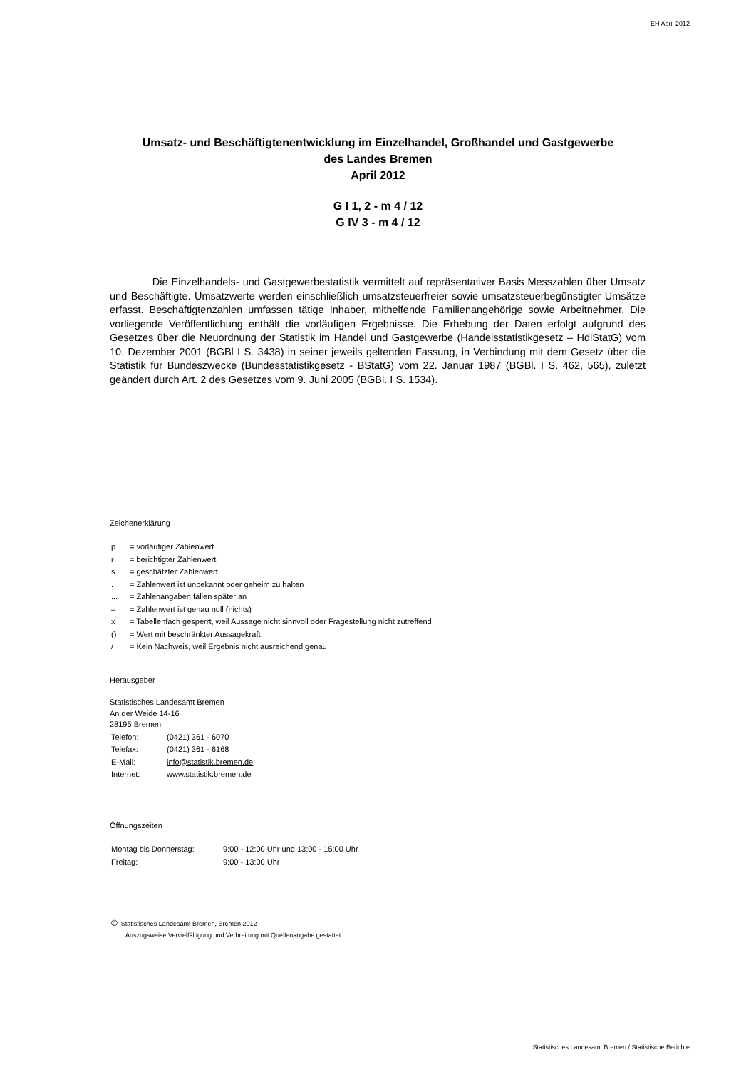EH April 2012
Umsatz- und Beschäftigtenentwicklung im Einzelhandel, Großhandel und Gastgewerbe
des Landes Bremen
April 2012
G I 1, 2 - m 4 / 12
G IV 3 - m 4 / 12
Die Einzelhandels- und Gastgewerbestatistik vermittelt auf repräsentativer Basis Messzahlen über Umsatz und Beschäftigte. Umsatzwerte werden einschließlich umsatzsteuerfreier sowie umsatzsteuerbegünstigter Umsätze erfasst. Beschäftigtenzahlen umfassen tätige Inhaber, mithelfende Familienangehörige sowie Arbeitnehmer. Die vorliegende Veröffentlichung enthält die vorläufigen Ergebnisse. Die Erhebung der Daten erfolgt aufgrund des Gesetzes über die Neuordnung der Statistik im Handel und Gastgewerbe (Handelsstatistikgesetz – HdlStatG) vom 10. Dezember 2001 (BGBl I S. 3438) in seiner jeweils geltenden Fassung, in Verbindung mit dem Gesetz über die Statistik für Bundeszwecke (Bundesstatistikgesetz - BStatG) vom 22. Januar 1987 (BGBl. I S. 462, 565), zuletzt geändert durch Art. 2 des Gesetzes vom 9. Juni 2005 (BGBl. I S. 1534).
Zeichenerklärung
| p | = vorläufiger Zahlenwert |
| r | = berichtigter Zahlenwert |
| s | = geschätzter Zahlenwert |
| . | = Zahlenwert ist unbekannt oder geheim zu halten |
| ... | = Zahlenangaben fallen später an |
| – | = Zahlenwert ist genau null (nichts) |
| x | = Tabellenfach gesperrt, weil Aussage nicht sinnvoll oder Fragestellung nicht zutreffend |
| () | = Wert mit beschränkter Aussagekraft |
| / | = Kein Nachweis, weil Ergebnis nicht ausreichend genau |
Herausgeber
Statistisches Landesamt Bremen
An der Weide 14-16
28195 Bremen
| Telefon: | (0421) 361 - 6070 |
| Telefax: | (0421) 361 - 6168 |
| E-Mail: | info@statistik.bremen.de |
| Internet: | www.statistik.bremen.de |
Öffnungszeiten
| Montag bis Donnerstag: | 9:00 - 12:00 Uhr und 13:00 - 15:00 Uhr |
| Freitag: | 9:00 - 13:00 Uhr |
© Statistisches Landesamt Bremen, Bremen 2012
Auszugsweise Vervielfältigung und Verbreitung mit Quellenangabe gestattet.
Statistisches Landesamt Bremen / Statistische Berichte